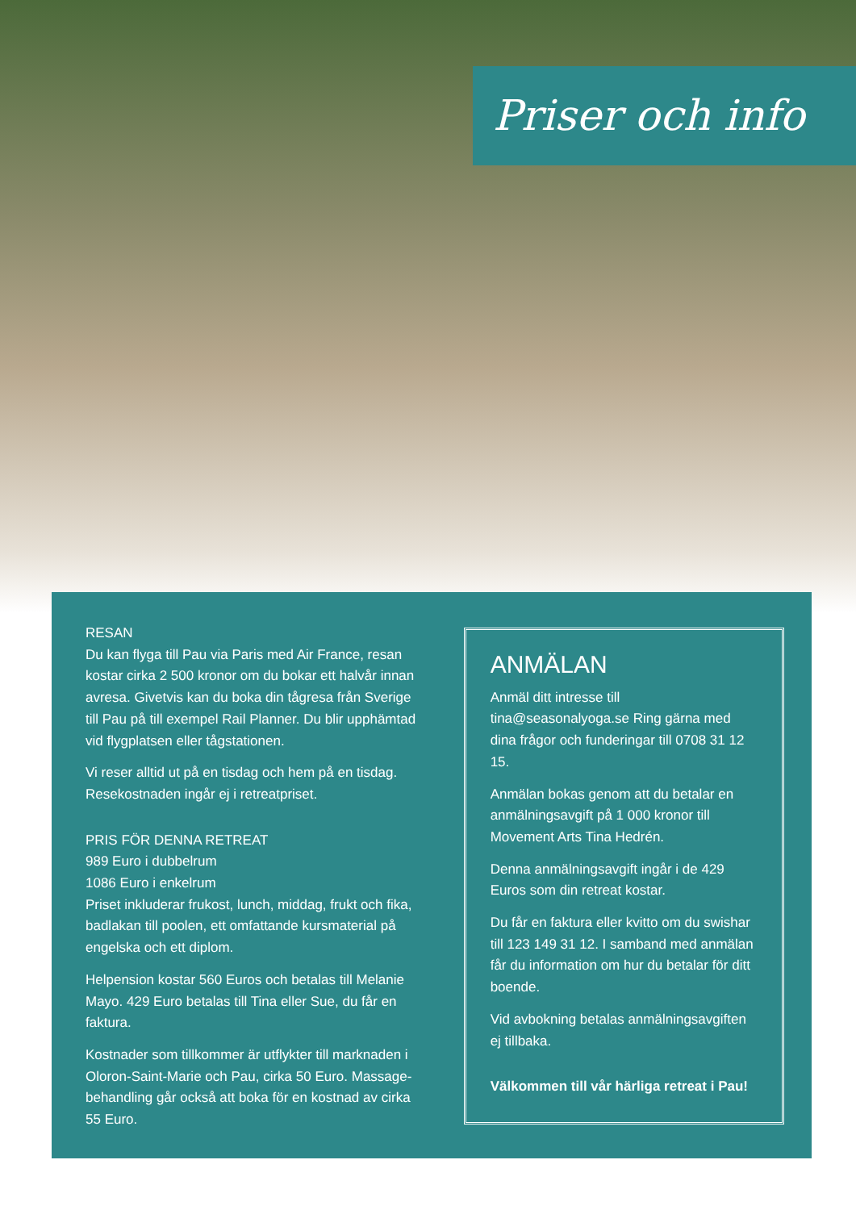Priser och info
RESAN
Du kan flyga till Pau via Paris med Air France, resan kostar cirka 2 500 kronor om du bokar ett halvår innan avresa. Givetvis kan du boka din tågresa från Sverige till Pau på till exempel Rail Planner. Du blir upphämtad vid flygplatsen eller tågstationen.
Vi reser alltid ut på en tisdag och hem på en tisdag. Resekostnaden ingår ej i retreatpriset.
PRIS FÖR DENNA RETREAT
989 Euro i dubbelrum
1086 Euro i enkelrum
Priset inkluderar frukost, lunch, middag, frukt och fika, badlakan till poolen, ett omfattande kursmaterial på engelska och ett diplom.
Helpension kostar 560 Euros och betalas till Melanie Mayo. 429 Euro betalas till Tina eller Sue, du får en faktura.
Kostnader som tillkommer är utflykter till marknaden i Oloron-Saint-Marie och Pau, cirka 50 Euro. Massage-behandling går också att boka för en kostnad av cirka 55 Euro.
ANMÄLAN
Anmäl ditt intresse till tina@seasonalyoga.se Ring gärna med dina frågor och funderingar till 0708 31 12 15.
Anmälan bokas genom att du betalar en anmälningsavgift på 1 000 kronor till Movement Arts Tina Hedrén.
Denna anmälningsavgift ingår i de 429 Euros som din retreat kostar.
Du får en faktura eller kvitto om du swishar till 123 149 31 12. I samband med anmälan får du information om hur du betalar för ditt boende.
Vid avbokning betalas anmälningsavgiften ej tillbaka.
Välkommen till vår härliga retreat i Pau!